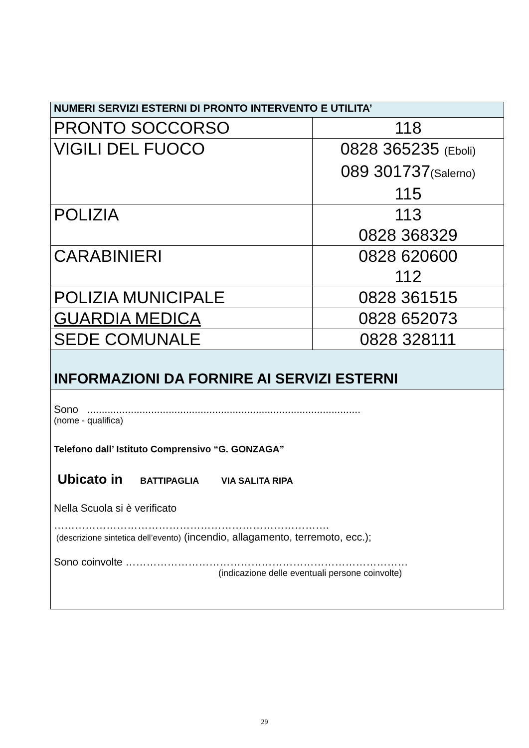| NUMERI SERVIZI ESTERNI DI PRONTO INTERVENTO E UTILITA’ | |
| --- | --- |
| PRONTO SOCCORSO | 118 |
| VIGILI DEL FUOCO | 0828 365235 (Eboli) 089 301737 (Salerno) 115 |
| POLIZIA | 113 0828 368329 |
| CARABINIERI | 0828 620600 112 |
| POLIZIA MUNICIPALE | 0828 361515 |
| GUARDIA MEDICA | 0828 652073 |
| SEDE COMUNALE | 0828 328111 |
| INFORMAZIONI DA FORNIRE AI SERVIZI ESTERNI | |
| Sono .............................................................................................. (nome - qualifica) Telefono dall’ Istituto Comprensivo “G. GONZAGA” Ubicato in BATTIPAGLIA VIA SALITA RIPA Nella Scuola si è verificato ……………………………………………………………………. (descrizione sintetica dell’evento) (incendio, allagamento, terremoto, ecc.); Sono coinvolte ……………………………………………………………………… (indicazione delle eventuali persone coinvolte) | |
29